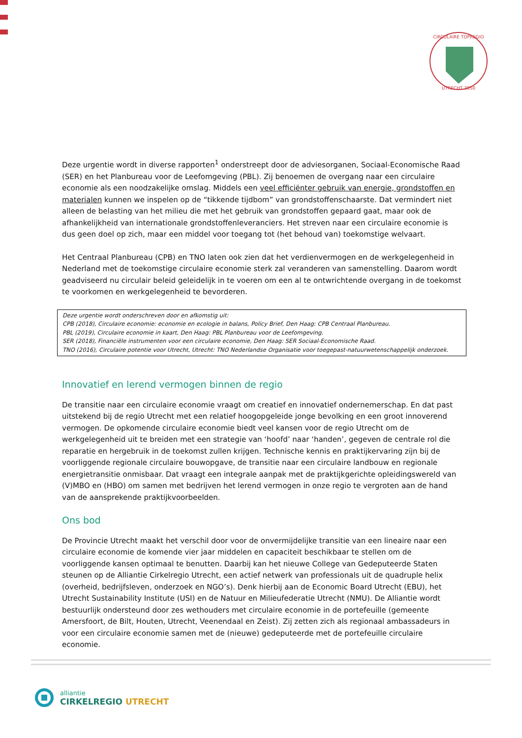CIRCULAIRE TOPREGIO
UTRECHT 2050
Deze urgentie wordt in diverse rapporten<sup>1</sup> onderstreept door de adviesorganen, Sociaal-Economische Raad (SER) en het Planbureau voor de Leefomgeving (PBL). Zij benoemen de overgang naar een circulaire economie als een noodzakelijke omslag. Middels een veel efficiënter gebruik van energie, grondstoffen en materialen kunnen we inspelen op de “tikkende tijdbom” van grondstoffenschaarste. Dat vermindert niet alleen de belasting van het milieu die met het gebruik van grondstoffen gepaard gaat, maar ook de afhankelijkheid van internationale grondstoffenleveranciers. Het streven naar een circulaire economie is dus geen doel op zich, maar een middel voor toegang tot (het behoud van) toekomstige welvaart.
Het Centraal Planbureau (CPB) en TNO laten ook zien dat het verdienvermogen en de werkgelegenheid in Nederland met de toekomstige circulaire economie sterk zal veranderen van samenstelling. Daarom wordt geadviseerd nu circulair beleid geleidelijk in te voeren om een al te ontwrichtende overgang in de toekomst te voorkomen en werkgelegenheid te bevorderen.
Deze urgentie wordt onderschreven door en afkomstig uit:
CPB (2018), Circulaire economie: economie en ecologie in balans, Policy Brief, Den Haag: CPB Centraal Planbureau.
PBL (2019), Circulaire economie in kaart, Den Haag: PBL Planbureau voor de Leefomgeving.
SER (2018), Financiële instrumenten voor een circulaire economie, Den Haag: SER Sociaal-Economische Raad.
TNO (2016), Circulaire potentie voor Utrecht, Utrecht: TNO Nederlandse Organisatie voor toegepast-natuurwetenschappelijk onderzoek.
Innovatief en lerend vermogen binnen de regio
De transitie naar een circulaire economie vraagt om creatief en innovatief ondernemerschap. En dat past uitstekend bij de regio Utrecht met een relatief hoogopgeleide jonge bevolking en een groot innoverend vermogen. De opkomende circulaire economie biedt veel kansen voor de regio Utrecht om de werkgelegenheid uit te breiden met een strategie van ‘hoofd’ naar ‘handen’, gegeven de centrale rol die reparatie en hergebruik in de toekomst zullen krijgen. Technische kennis en praktijkervaring zijn bij de voorliggende regionale circulaire bouwopgave, de transitie naar een circulaire landbouw en regionale energietransitie onmisbaar. Dat vraagt een integrale aanpak met de praktijkgerichte opleidingswereld van (V)MBO en (HBO) om samen met bedrijven het lerend vermogen in onze regio te vergroten aan de hand van de aansprekende praktijkvoorbeelden.
Ons bod
De Provincie Utrecht maakt het verschil door voor de onvermijdelijke transitie van een lineaire naar een circulaire economie de komende vier jaar middelen en capaciteit beschikbaar te stellen om de voorliggende kansen optimaal te benutten. Daarbij kan het nieuwe College van Gedeputeerde Staten steunen op de Alliantie Cirkelregio Utrecht, een actief netwerk van professionals uit de quadruple helix (overheid, bedrijfsleven, onderzoek en NGO’s). Denk hierbij aan de Economic Board Utrecht (EBU), het Utrecht Sustainability Institute (USI) en de Natuur en Milieufederatie Utrecht (NMU). De Alliantie wordt bestuurlijk ondersteund door zes wethouders met circulaire economie in de portefeuille (gemeente Amersfoort, de Bilt, Houten, Utrecht, Veenendaal en Zeist). Zij zetten zich als regionaal ambassadeurs in voor een circulaire economie samen met de (nieuwe) gedeputeerde met de portefeuille circulaire economie.
alliantie
CIRKELREGIO UTRECHT